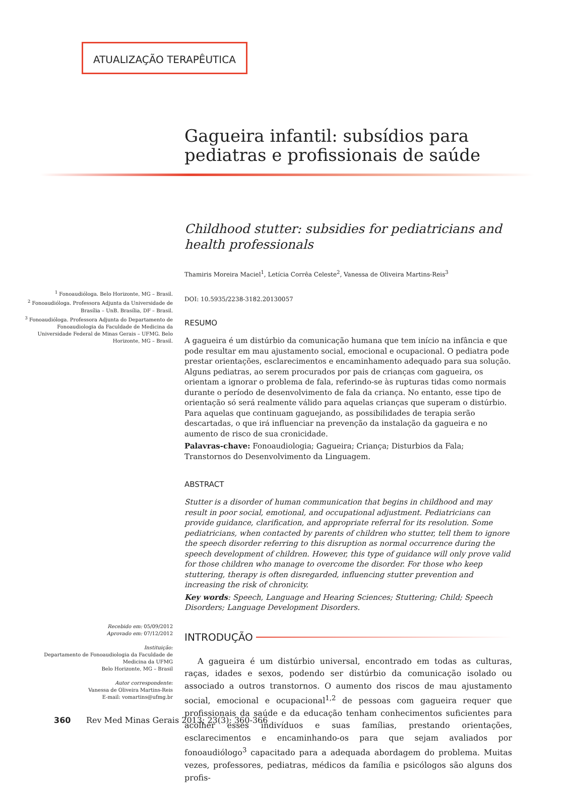ATUALIZAÇÃO TERAPÊUTICA
Gagueira infantil: subsídios para pediatras e profissionais de saúde
Childhood stutter: subsidies for pediatricians and health professionals
Thamiris Moreira Maciel<sup>1</sup>, Letícia Corrêa Celeste<sup>2</sup>, Vanessa de Oliveira Martins-Reis<sup>3</sup>
DOI: 10.5935/2238-3182.20130057
RESUMO
A gagueira é um distúrbio da comunicação humana que tem início na infância e que pode resultar em mau ajustamento social, emocional e ocupacional. O pediatra pode prestar orientações, esclarecimentos e encaminhamento adequado para sua solução. Alguns pediatras, ao serem procurados por pais de crianças com gagueira, os orientam a ignorar o problema de fala, referindo-se às rupturas tidas como normais durante o período de desenvolvimento de fala da criança. No entanto, esse tipo de orientação só será realmente válido para aquelas crianças que superam o distúrbio. Para aquelas que continuam gaguejando, as possibilidades de terapia serão descartadas, o que irá influenciar na prevenção da instalação da gagueira e no aumento de risco de sua cronicidade.
Palavras-chave: Fonoaudiologia; Gagueira; Criança; Disturbios da Fala; Transtornos do Desenvolvimento da Linguagem.
ABSTRACT
Stutter is a disorder of human communication that begins in childhood and may result in poor social, emotional, and occupational adjustment. Pediatricians can provide guidance, clarification, and appropriate referral for its resolution. Some pediatricians, when contacted by parents of children who stutter, tell them to ignore the speech disorder referring to this disruption as normal occurrence during the speech development of children. However, this type of guidance will only prove valid for those children who manage to overcome the disorder. For those who keep stuttering, therapy is often disregarded, influencing stutter prevention and increasing the risk of chronicity.
Key words: Speech, Language and Hearing Sciences; Stuttering; Child; Speech Disorders; Language Development Disorders.
INTRODUÇÃO
A gagueira é um distúrbio universal, encontrado em todas as culturas, raças, idades e sexos, podendo ser distúrbio da comunicação isolado ou associado a outros transtornos. O aumento dos riscos de mau ajustamento social, emocional e ocupacional<sup>1,2</sup> de pessoas com gagueira requer que profissionais da saúde e da educação tenham conhecimentos suficientes para acolher esses indivíduos e suas famílias, prestando orientações, esclarecimentos e encaminhando-os para que sejam avaliados por fonoaudiólogo<sup>3</sup> capacitado para a adequada abordagem do problema. Muitas vezes, professores, pediatras, médicos da família e psicólogos são alguns dos profis-
<sup>1</sup> Fonoaudióloga. Belo Horizonte, MG – Brasil.
<sup>2</sup> Fonoaudióloga. Professora Adjunta da Universidade de Brasília – UnB. Brasília, DF – Brasil.
<sup>3</sup> Fonoaudióloga. Professora Adjunta do Departamento de Fonoaudiologia da Faculdade de Medicina da Universidade Federal de Minas Gerais – UFMG. Belo Horizonte, MG – Brasil.
Recebido em: 05/09/2012
Aprovado em: 07/12/2012
Instituição:
Departamento de Fonoaudiologia da Faculdade de Medicina da UFMG
Belo Horizonte, MG – Brasil
Autor correspondente:
Vanessa de Oliveira Martins-Reis
E-mail: vomartins@ufmg.br
360 Rev Med Minas Gerais 2013; 23(3): 360-366